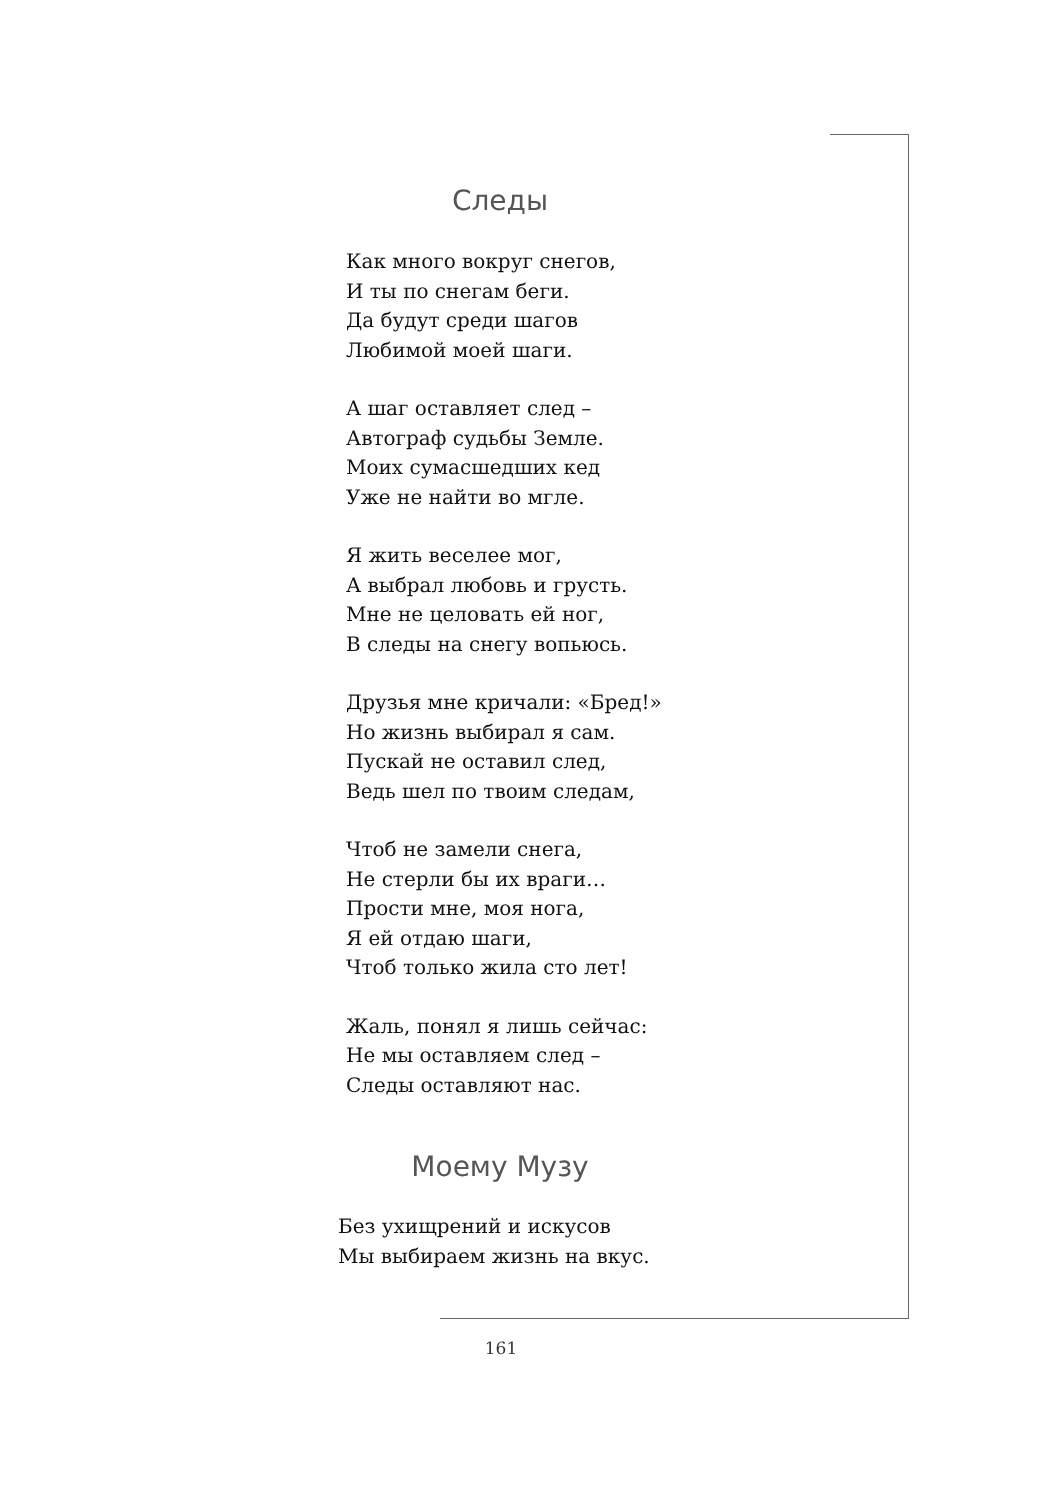Следы
Как много вокруг снегов,
И ты по снегам беги.
Да будут среди шагов
Любимой моей шаги.
А шаг оставляет след –
Автограф судьбы Земле.
Моих сумасшедших кед
Уже не найти во мгле.
Я жить веселее мог,
А выбрал любовь и грусть.
Мне не целовать ей ног,
В следы на снегу вопьюсь.
Друзья мне кричали: «Бред!»
Но жизнь выбирал я сам.
Пускай не оставил след,
Ведь шел по твоим следам,
Чтоб не замели снега,
Не стерли бы их враги…
Прости мне, моя нога,
Я ей отдаю шаги,
Чтоб только жила сто лет!
Жаль, понял я лишь сейчас:
Не мы оставляем след –
Следы оставляют нас.
Моему Музу
Без ухищрений и искусов
Мы выбираем жизнь на вкус.
161